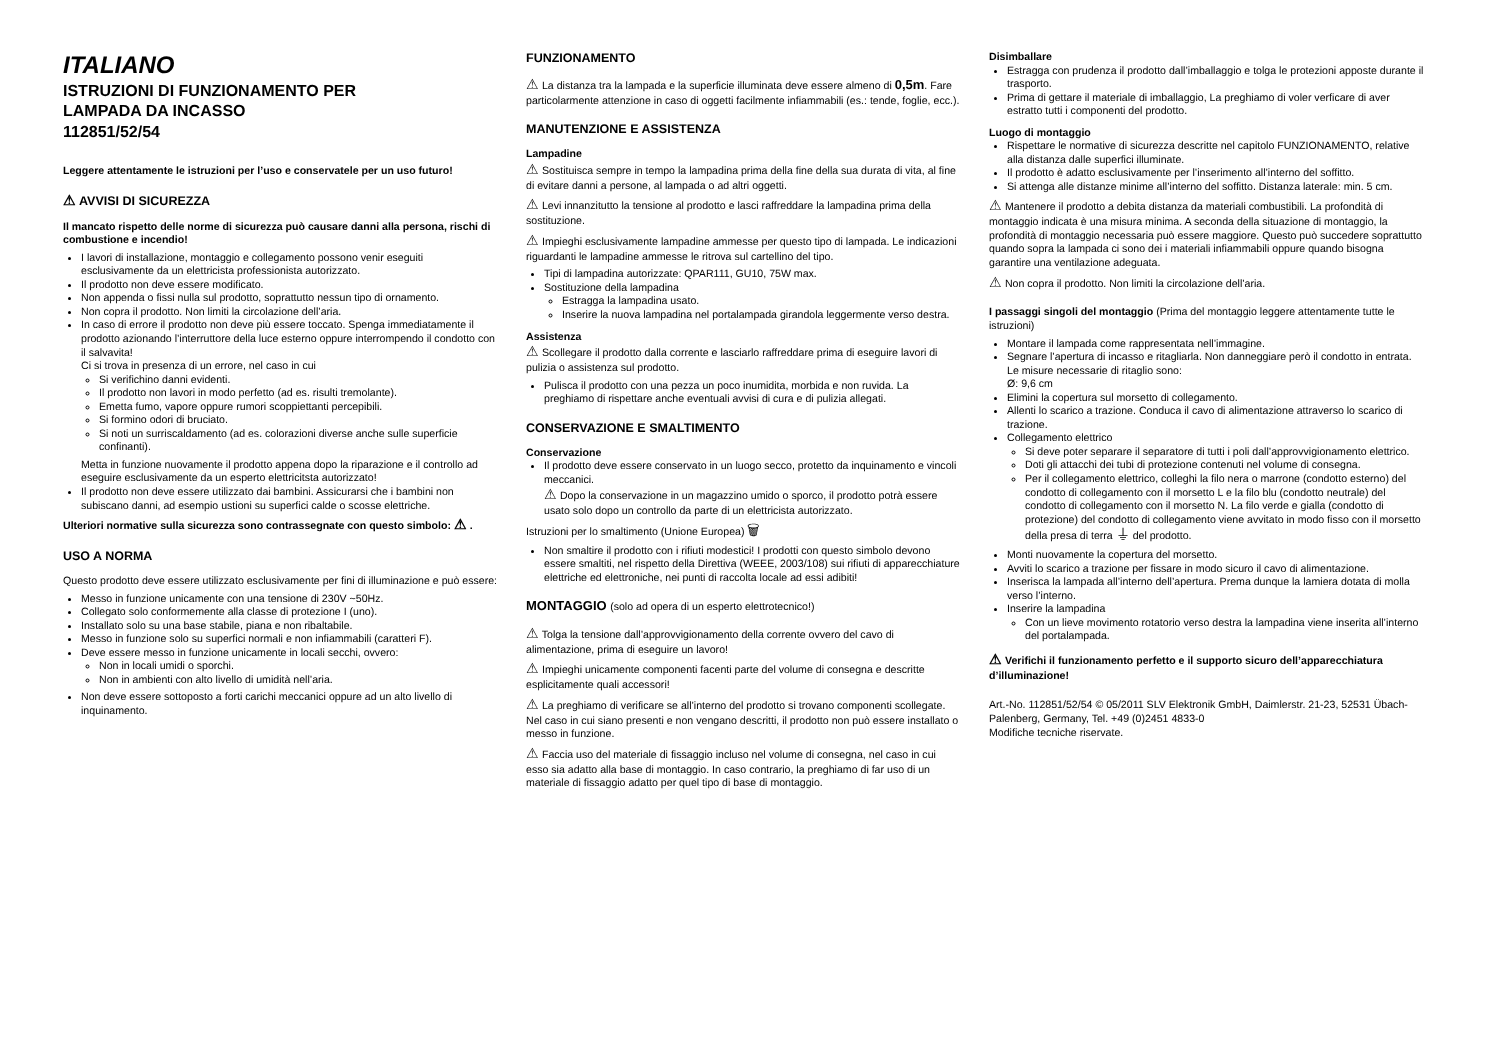ITALIANO
ISTRUZIONI DI FUNZIONAMENTO PER
LAMPADA DA INCASSO
112851/52/54
Leggere attentamente le istruzioni per l’uso e conservatele per un uso futuro!
⚠ AVVISI DI SICUREZZA
Il mancato rispetto delle norme di sicurezza può causare danni alla persona, rischi di combustione e incendio!
I lavori di installazione, montaggio e collegamento possono venir eseguiti esclusivamente da un elettricista professionista autorizzato.
Il prodotto non deve essere modificato.
Non appenda o fissi nulla sul prodotto, soprattutto nessun tipo di ornamento.
Non copra il prodotto. Non limiti la circolazione dell’aria.
In caso di errore il prodotto non deve più essere toccato. Spenga immediatamente il prodotto azionando l’interruttore della luce esterno oppure interrompendo il condotto con il salvavita!
Ci si trova in presenza di un errore, nel caso in cui
Si verifichino danni evidenti.
Il prodotto non lavori in modo perfetto (ad es. risulti tremolante).
Emetta fumo, vapore oppure rumori scoppiettanti percepibili.
Si formino odori di bruciato.
Si noti un surriscaldamento (ad es. colorazioni diverse anche sulle superficie confinanti).
Metta in funzione nuovamente il prodotto appena dopo la riparazione e il controllo ad eseguire esclusivamente da un esperto elettricitsta autorizzato!
Il prodotto non deve essere utilizzato dai bambini. Assicurarsi che i bambini non subiscano danni, ad esempio ustioni su superfici calde o scosse elettriche.
Ulteriori normative sulla sicurezza sono contrassegnate con questo simbolo: ⚠ .
USO A NORMA
Questo prodotto deve essere utilizzato esclusivamente per fini di illuminazione e può essere:
Messo in funzione unicamente con una tensione di 230V ~50Hz.
Collegato solo conformemente alla classe di protezione I (uno).
Installato solo su una base stabile, piana e non ribaltabile.
Messo in funzione solo su superfici normali e non infiammabili (caratteri F).
Deve essere messo in funzione unicamente in locali secchi, ovvero:
Non in locali umidi o sporchi.
Non in ambienti con alto livello di umidità nell’aria.
Non deve essere sottoposto a forti carichi meccanici oppure ad un alto livello di inquinamento.
FUNZIONAMENTO
⚠ La distanza tra la lampada e la superficie illuminata deve essere almeno di 0,5m. Fare particolarmente attenzione in caso di oggetti facilmente infiammabili (es.: tende, foglie, ecc.).
MANUTENZIONE E ASSISTENZA
Lampadine
⚠ Sostituisca sempre in tempo la lampadina prima della fine della sua durata di vita, al fine di evitare danni a persone, al lampada o ad altri oggetti.
⚠ Levi innanzitutto la tensione al prodotto e lasci raffreddare la lampadina prima della sostituzione.
⚠ Impieghi esclusivamente lampadine ammesse per questo tipo di lampada. Le indicazioni riguardanti le lampadine ammesse le ritrova sul cartellino del tipo.
Tipi di lampadina autorizzate: QPAR111, GU10, 75W max.
Sostituzione della lampadina
Estragga la lampadina usato.
Inserire la nuova lampadina nel portalampada girandola leggermente verso destra.
Assistenza
⚠ Scollegare il prodotto dalla corrente e lasciarlo raffreddare prima di eseguire lavori di pulizia o assistenza sul prodotto.
Pulisca il prodotto con una pezza un poco inumidita, morbida e non ruvida. La preghiamo di rispettare anche eventuali avvisi di cura e di pulizia allegati.
CONSERVAZIONE E SMALTIMENTO
Conservazione
Il prodotto deve essere conservato in un luogo secco, protetto da inquinamento e vincoli meccanici.
⚠ Dopo la conservazione in un magazzino umido o sporco, il prodotto potrà essere usato solo dopo un controllo da parte di un elettricista autorizzato.
Istruzioni per lo smaltimento (Unione Europea) 🗑
Non smaltire il prodotto con i rifiuti modestici! I prodotti con questo simbolo devono essere smaltiti, nel rispetto della Direttiva (WEEE, 2003/108) sui rifiuti di apparecchiature elettriche ed elettroniche, nei punti di raccolta locale ad essi adibiti!
MONTAGGIO (solo ad opera di un esperto elettrotecnico!)
⚠ Tolga la tensione dall’approvvigionamento della corrente ovvero del cavo di alimentazione, prima di eseguire un lavoro!
⚠ Impieghi unicamente componenti facenti parte del volume di consegna e descritte esplicitamente quali accessori!
⚠ La preghiamo di verificare se all’interno del prodotto si trovano componenti scollegate. Nel caso in cui siano presenti e non vengano descritti, il prodotto non può essere installato o messo in funzione.
⚠ Faccia uso del materiale di fissaggio incluso nel volume di consegna, nel caso in cui esso sia adatto alla base di montaggio. In caso contrario, la preghiamo di far uso di un materiale di fissaggio adatto per quel tipo di base di montaggio.
Disimballare
Estragga con prudenza il prodotto dall’imballaggio e tolga le protezioni apposte durante il trasporto.
Prima di gettare il materiale di imballaggio, La preghiamo di voler verficare di aver estratto tutti i componenti del prodotto.
Luogo di montaggio
Rispettare le normative di sicurezza descritte nel capitolo FUNZIONAMENTO, relative alla distanza dalle superfici illuminate.
Il prodotto è adatto esclusivamente per l’inserimento all’interno del soffitto.
Si attenga alle distanze minime all’interno del soffitto. Distanza laterale: min. 5 cm.
⚠ Mantenere il prodotto a debita distanza da materiali combustibili. La profondità di montaggio indicata è una misura minima. A seconda della situazione di montaggio, la profondità di montaggio necessaria può essere maggiore. Questo può succedere soprattutto quando sopra la lampada ci sono dei i materiali infiammabili oppure quando bisogna garantire una ventilazione adeguata.
⚠ Non copra il prodotto. Non limiti la circolazione dell’aria.
I passaggi singoli del montaggio (Prima del montaggio leggere attentamente tutte le istruzioni)
Montare il lampada come rappresentata nell’immagine.
Segnare l’apertura di incasso e ritagliarla. Non danneggiare però il condotto in entrata. Le misure necessarie di ritaglio sono:
Ø: 9,6 cm
Elimini la copertura sul morsetto di collegamento.
Allenti lo scarico a trazione. Conduca il cavo di alimentazione attraverso lo scarico di trazione.
Collegamento elettrico
Si deve poter separare il separatore di tutti i poli dall’approvvigionamento elettrico.
Doti gli attacchi dei tubi di protezione contenuti nel volume di consegna.
Per il collegamento elettrico, colleghi la filo nera o marrone (condotto esterno) del condotto di collegamento con il morsetto L e la filo blu (condotto neutrale) del condotto di collegamento con il morsetto N. La filo verde e gialla (condotto di protezione) del condotto di collegamento viene avvitato in modo fisso con il morsetto della presa di terra ⏚ del prodotto.
Monti nuovamente la copertura del morsetto.
Avviti lo scarico a trazione per fissare in modo sicuro il cavo di alimentazione.
Inserisca la lampada all’interno dell’apertura. Prema dunque la lamiera dotata di molla verso l’interno.
Inserire la lampadina
Con un lieve movimento rotatorio verso destra la lampadina viene inserita all’interno del portalampada.
⚠ Verifichi il funzionamento perfetto e il supporto sicuro dell’apparecchiatura d’illuminazione!
Art.-No. 112851/52/54 © 05/2011 SLV Elektronik GmbH, Daimlerstr. 21-23, 52531 Übach-Palenberg, Germany, Tel. +49 (0)2451 4833-0
Modifiche tecniche riservate.